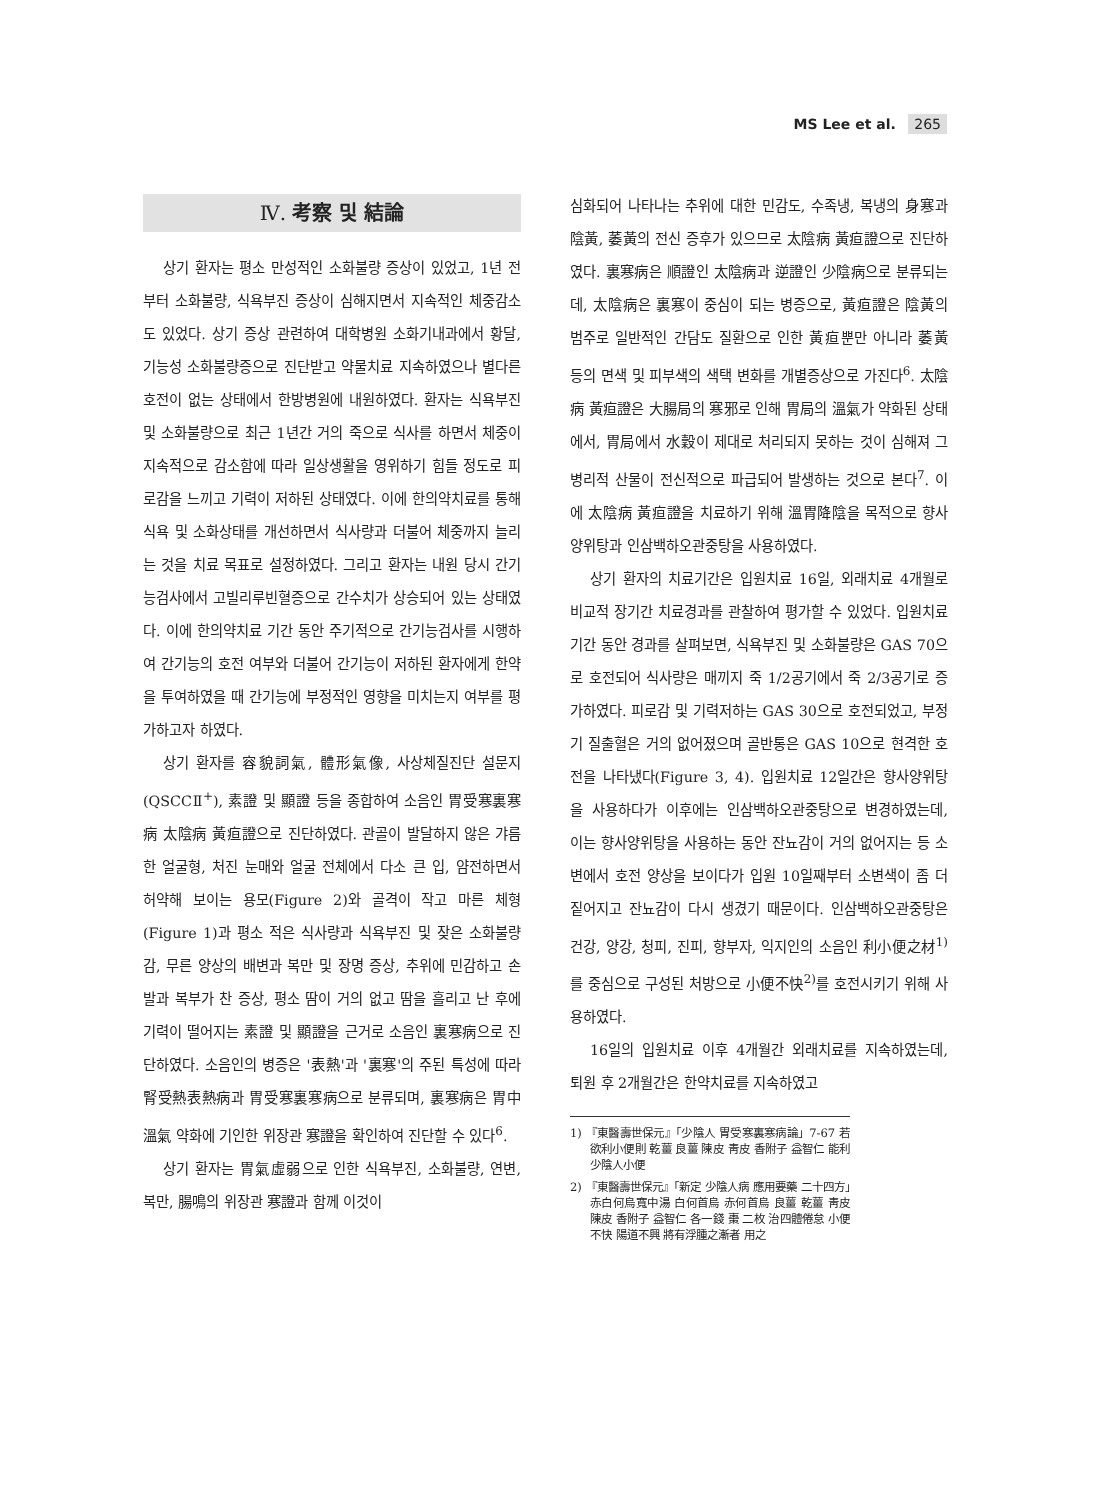MS Lee et al. 265
Ⅳ. 考察 및 結論
상기 환자는 평소 만성적인 소화불량 증상이 있었고, 1년 전부터 소화불량, 식욕부진 증상이 심해지면서 지속적인 체중감소도 있었다. 상기 증상 관련하여 대학병원 소화기내과에서 황달, 기능성 소화불량증으로 진단받고 약물치료 지속하였으나 별다른 호전이 없는 상태에서 한방병원에 내원하였다. 환자는 식욕부진 및 소화불량으로 최근 1년간 거의 죽으로 식사를 하면서 체중이 지속적으로 감소함에 따라 일상생활을 영위하기 힘들 정도로 피로감을 느끼고 기력이 저하된 상태였다. 이에 한의약치료를 통해 식욕 및 소화상태를 개선하면서 식사량과 더불어 체중까지 늘리는 것을 치료 목표로 설정하였다. 그리고 환자는 내원 당시 간기능검사에서 고빌리루빈혈증으로 간수치가 상승되어 있는 상태였다. 이에 한의약치료 기간 동안 주기적으로 간기능검사를 시행하여 간기능의 호전 여부와 더불어 간기능이 저하된 환자에게 한약을 투여하였을 때 간기능에 부정적인 영향을 미치는지 여부를 평가하고자 하였다.
상기 환자를 容貌詞氣, 體形氣像, 사상체질진단 설문지(QSCCⅡ<sup>+</sup>), 素證 및 顯證 등을 종합하여 소음인 胃受寒裏寒病 太陰病 黃疸證으로 진단하였다. 관골이 발달하지 않은 갸름한 얼굴형, 처진 눈매와 얼굴 전체에서 다소 큰 입, 얌전하면서 허약해 보이는 용모(Figure 2)와 골격이 작고 마른 체형(Figure 1)과 평소 적은 식사량과 식욕부진 및 잦은 소화불량감, 무른 양상의 배변과 복만 및 장명 증상, 추위에 민감하고 손발과 복부가 찬 증상, 평소 땀이 거의 없고 땀을 흘리고 난 후에 기력이 떨어지는 素證 및 顯證을 근거로 소음인 裏寒病으로 진단하였다. 소음인의 병증은 '表熱'과 '裏寒'의 주된 특성에 따라 腎受熱表熱病과 胃受寒裏寒病으로 분류되며, 裏寒病은 胃中溫氣 약화에 기인한 위장관 寒證을 확인하여 진단할 수 있다<sup>6</sup>.
상기 환자는 胃氣虛弱으로 인한 식욕부진, 소화불량, 연변, 복만, 腸鳴의 위장관 寒證과 함께 이것이
심화되어 나타나는 추위에 대한 민감도, 수족냉, 복냉의 身寒과 陰黃, 萎黃의 전신 증후가 있으므로 太陰病 黃疸證으로 진단하였다. 裏寒病은 順證인 太陰病과 逆證인 少陰病으로 분류되는데, 太陰病은 裏寒이 중심이 되는 병증으로, 黃疸證은 陰黃의 범주로 일반적인 간담도 질환으로 인한 黃疸뿐만 아니라 萎黃 등의 면색 및 피부색의 색택 변화를 개별증상으로 가진다<sup>6</sup>. 太陰病 黃疸證은 大腸局의 寒邪로 인해 胃局의 溫氣가 약화된 상태에서, 胃局에서 水穀이 제대로 처리되지 못하는 것이 심해져 그 병리적 산물이 전신적으로 파급되어 발생하는 것으로 본다<sup>7</sup>. 이에 太陰病 黃疸證을 치료하기 위해 溫胃降陰을 목적으로 향사양위탕과 인삼백하오관중탕을 사용하였다.
상기 환자의 치료기간은 입원치료 16일, 외래치료 4개월로 비교적 장기간 치료경과를 관찰하여 평가할 수 있었다. 입원치료 기간 동안 경과를 살펴보면, 식욕부진 및 소화불량은 GAS 70으로 호전되어 식사량은 매끼지 죽 1/2공기에서 죽 2/3공기로 증가하였다. 피로감 및 기력저하는 GAS 30으로 호전되었고, 부정기 질출혈은 거의 없어졌으며 골반통은 GAS 10으로 현격한 호전을 나타냈다(Figure 3, 4). 입원치료 12일간은 향사양위탕을 사용하다가 이후에는 인삼백하오관중탕으로 변경하였는데, 이는 향사양위탕을 사용하는 동안 잔뇨감이 거의 없어지는 등 소변에서 호전 양상을 보이다가 입원 10일째부터 소변색이 좀 더 짙어지고 잔뇨감이 다시 생겼기 때문이다. 인삼백하오관중탕은 건강, 양강, 청피, 진피, 향부자, 익지인의 소음인 利小便之材<sup>1)</sup>를 중심으로 구성된 처방으로 小便不快<sup>2)</sup>를 호전시키기 위해 사용하였다.
16일의 입원치료 이후 4개월간 외래치료를 지속하였는데, 퇴원 후 2개월간은 한약치료를 지속하였고
1) 『東醫壽世保元』「少陰人 胃受寒裏寒病論」7-67 若欲利小便則 乾薑 良薑 陳皮 靑皮 香附子 益智仁 能利少陰人小便
2) 『東醫壽世保元』「新定 少陰人病 應用要藥 二十四方」赤白何烏寬中湯 白何首烏 赤何首烏 良薑 乾薑 靑皮 陳皮 香附子 益智仁 各一錢 棗 二枚 治四體倦怠 小便不快 陽道不興 將有浮腫之漸者 用之